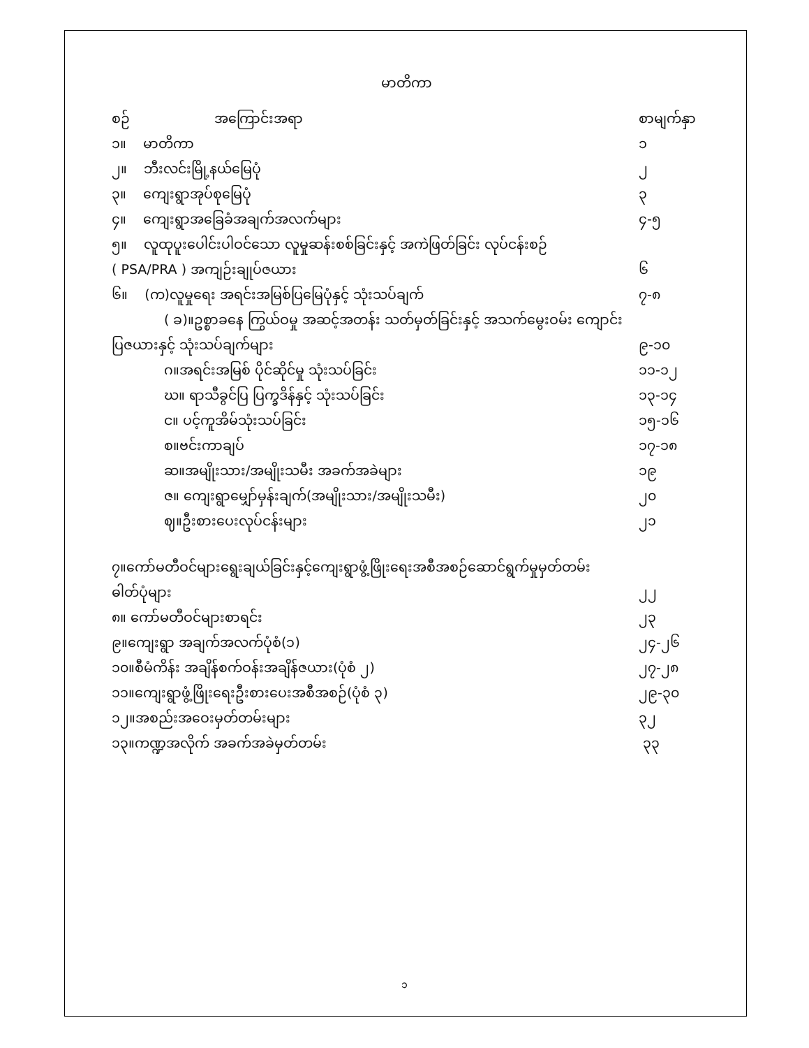မာတိကာ
စဉ် အကြောင်းအရာ စာမျက်နှာ
၁။ မာတိကာ ၁
၂။ ဘီးလင်းမြို့နယ်မြေပုံ ၂
၃။ ကျေးရွာအုပ်စုမြေပုံ ၃
၄။ ကျေးရွာအခြေခံအချက်အလက်များ ၄-၅
၅။ လူထုပူးပေါင်းပါဝင်သော လူမှုဆန်းစစ်ခြင်းနှင့် အကဲဖြတ်ခြင်း လုပ်ငန်းစဉ်
( PSA/PRA ) အကျဉ်းချုပ်ဇယား ၆
၆။ (က)လူမှုရေး အရင်းအမြစ်ပြမြေပုံနှင့် သုံးသပ်ချက် ၇-၈
( ခ)။ဥစ္စာခနေ ကြွယ်ဝမှု အဆင့်အတန်း သတ်မှတ်ခြင်းနှင့် အသက်မွေးဝမ်း ကျောင်း
ပြဇယားနှင့် သုံးသပ်ချက်များ ၉-၁၀
ဂ။အရင်းအမြစ် ပိုင်ဆိုင်မှု သုံးသပ်ခြင်း ၁၁-၁၂
ဃ။ ရာသီခွင်ပြ ပြက္ခဒိန်နှင့် သုံးသပ်ခြင်း ၁၃-၁၄
င။ ပင့်ကူအိမ်သုံးသပ်ခြင်း ၁၅-၁၆
စ။ဗင်းကာချပ် ၁၇-၁၈
ဆ။အမျိုးသား/အမျိုးသမီး အခက်အခဲများ ၁၉
ဇ။ ကျေးရွာမျှော်မှန်းချက်(အမျိုးသား/အမျိုးသမီး) ၂၀
ဈ။ဦးစားပေးလုပ်ငန်းများ ၂၁
၇။ကော်မတီဝင်များရွေးချယ်ခြင်းနှင့်ကျေးရွာဖွံ့ဖြိုးရေးအစီအစဉ်ဆောင်ရွက်မှုမှတ်တမ်း
ဓါတ်ပုံများ ၂၂
၈။ ကော်မတီဝင်များစာရင်း ၂၃
၉။ကျေးရွာ အချက်အလက်ပုံစံ(၁) ၂၄-၂၆
၁၀။စီမံကိန်း အချိန်စက်ဝန်းအချိန်ဇယား(ပုံစံ ၂) ၂၇-၂၈
၁၁။ကျေးရွာဖွံ့ဖြိုးရေးဦးစားပေးအစီအစဉ်(ပုံစံ ၃) ၂၉-၃၀
၁၂။အစည်းအဝေးမှတ်တမ်းများ ၃၂
၁၃။ကဏ္ဍအလိုက် အခက်အခဲမှတ်တမ်း ၃၃
၁